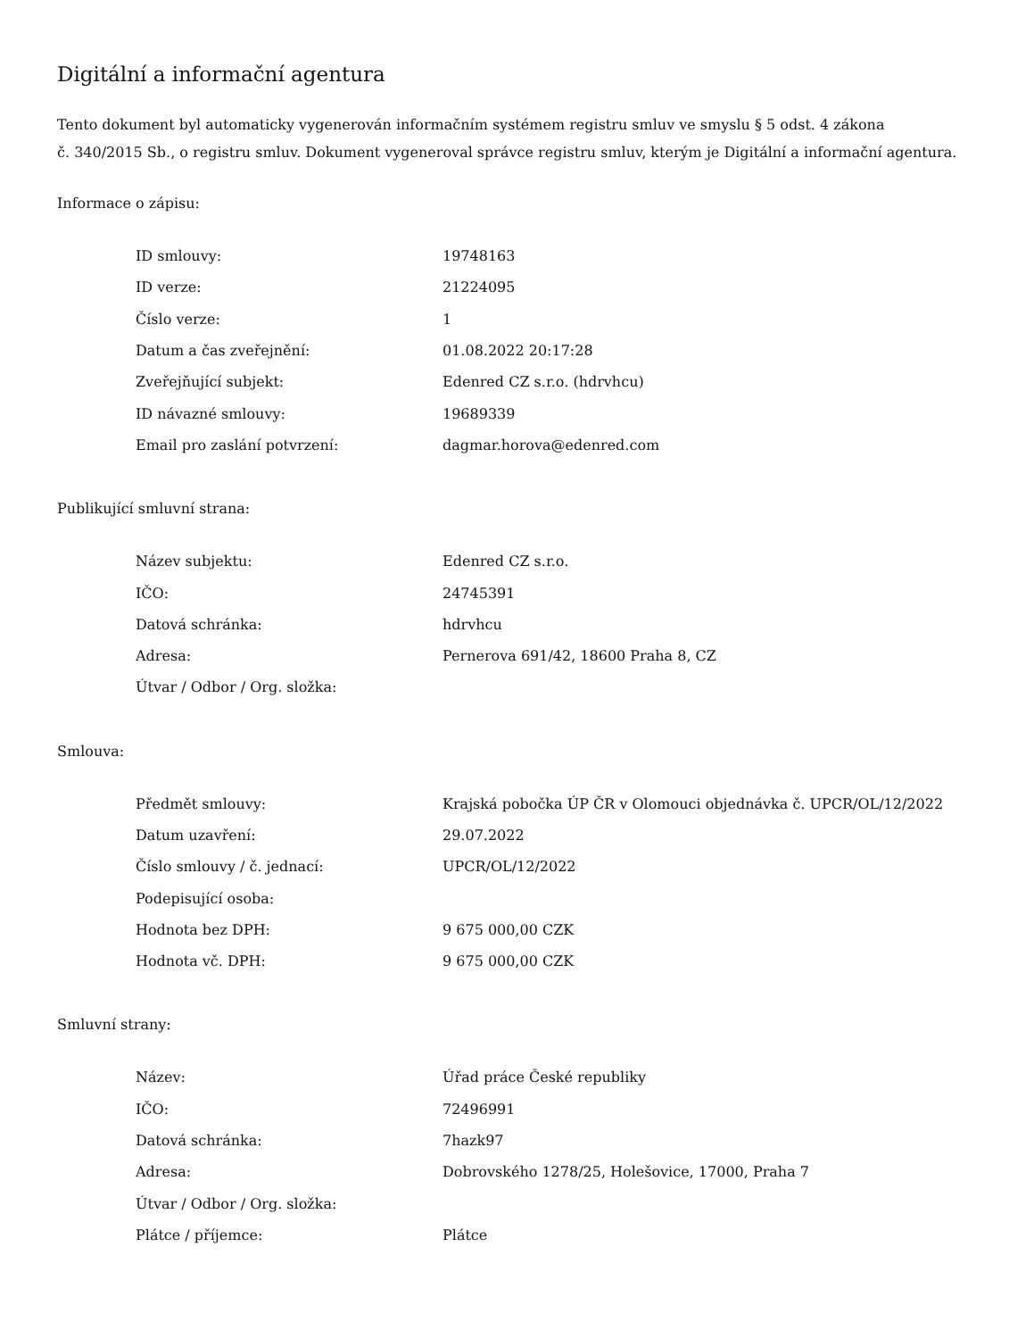Digitální a informační agentura
Tento dokument byl automaticky vygenerován informačním systémem registru smluv ve smyslu § 5 odst. 4 zákona
č. 340/2015 Sb., o registru smluv. Dokument vygeneroval správce registru smluv, kterým je Digitální a informační agentura.
Informace o zápisu:
| ID smlouvy: | 19748163 |
| ID verze: | 21224095 |
| Číslo verze: | 1 |
| Datum a čas zveřejnění: | 01.08.2022 20:17:28 |
| Zveřejňující subjekt: | Edenred CZ s.r.o. (hdrvhcu) |
| ID návazné smlouvy: | 19689339 |
| Email pro zaslání potvrzení: | dagmar.horova@edenred.com |
Publikující smluvní strana:
| Název subjektu: | Edenred CZ s.r.o. |
| IČO: | 24745391 |
| Datová schránka: | hdrvhcu |
| Adresa: | Pernerova 691/42, 18600 Praha 8, CZ |
| Útvar / Odbor / Org. složka: | |
Smlouva:
| Předmět smlouvy: | Krajská pobočka ÚP ČR v Olomouci objednávka č. UPCR/OL/12/2022 |
| Datum uzavření: | 29.07.2022 |
| Číslo smlouvy / č. jednací: | UPCR/OL/12/2022 |
| Podepisující osoba: | |
| Hodnota bez DPH: | 9 675 000,00 CZK |
| Hodnota vč. DPH: | 9 675 000,00 CZK |
Smluvní strany:
| Název: | Úřad práce České republiky |
| IČO: | 72496991 |
| Datová schránka: | 7hazk97 |
| Adresa: | Dobrovského 1278/25, Holešovice, 17000, Praha 7 |
| Útvar / Odbor / Org. složka: | |
| Plátce / příjemce: | Plátce |